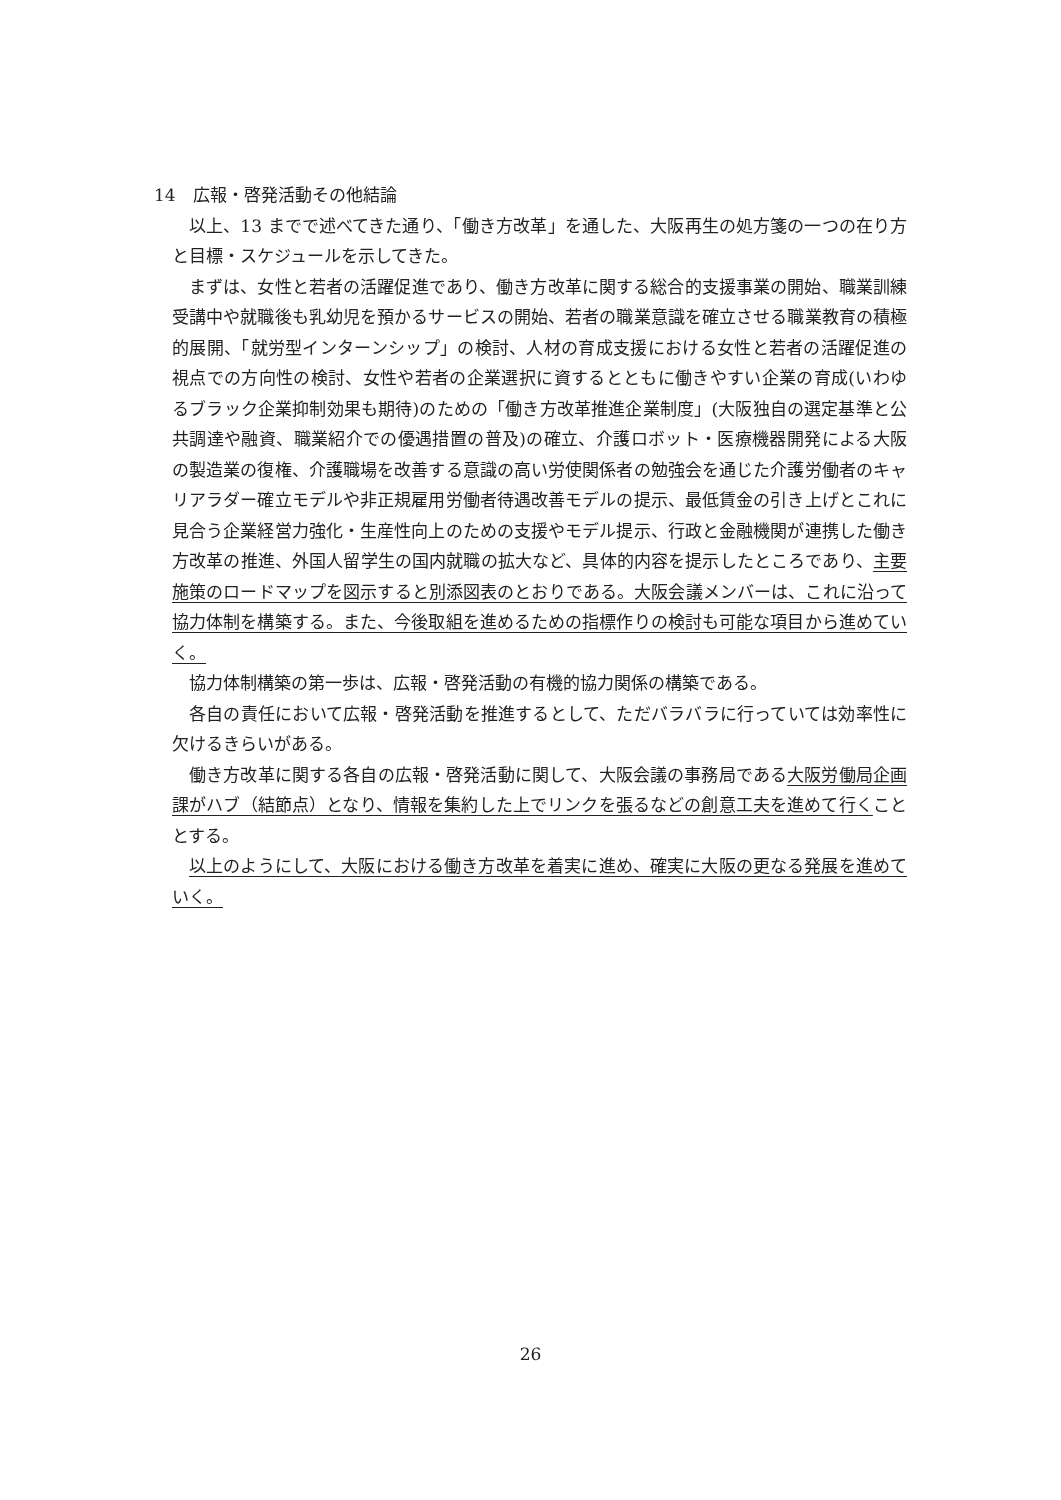14　広報・啓発活動その他結論
以上、13 までで述べてきた通り、「働き方改革」を通した、大阪再生の処方箋の一つの在り方と目標・スケジュールを示してきた。
まずは、女性と若者の活躍促進であり、働き方改革に関する総合的支援事業の開始、職業訓練受講中や就職後も乳幼児を預かるサービスの開始、若者の職業意識を確立させる職業教育の積極的展開、「就労型インターンシップ」の検討、人材の育成支援における女性と若者の活躍促進の視点での方向性の検討、女性や若者の企業選択に資するとともに働きやすい企業の育成(いわゆるブラック企業抑制効果も期待)のための「働き方改革推進企業制度」(大阪独自の選定基準と公共調達や融資、職業紹介での優遇措置の普及)の確立、介護ロボット・医療機器開発による大阪の製造業の復権、介護職場を改善する意識の高い労使関係者の勉強会を通じた介護労働者のキャリアラダー確立モデルや非正規雇用労働者待遇改善モデルの提示、最低賃金の引き上げとこれに見合う企業経営力強化・生産性向上のための支援やモデル提示、行政と金融機関が連携した働き方改革の推進、外国人留学生の国内就職の拡大など、具体的内容を提示したところであり、主要施策のロードマップを図示すると別添図表のとおりである。大阪会議メンバーは、これに沿って協力体制を構築する。また、今後取組を進めるための指標作りの検討も可能な項目から進めていく。
協力体制構築の第一歩は、広報・啓発活動の有機的協力関係の構築である。
各自の責任において広報・啓発活動を推進するとして、ただバラバラに行っていては効率性に欠けるきらいがある。
働き方改革に関する各自の広報・啓発活動に関して、大阪会議の事務局である大阪労働局企画課がハブ（結節点）となり、情報を集約した上でリンクを張るなどの創意工夫を進めて行くこととする。
以上のようにして、大阪における働き方改革を着実に進め、確実に大阪の更なる発展を進めていく。
26